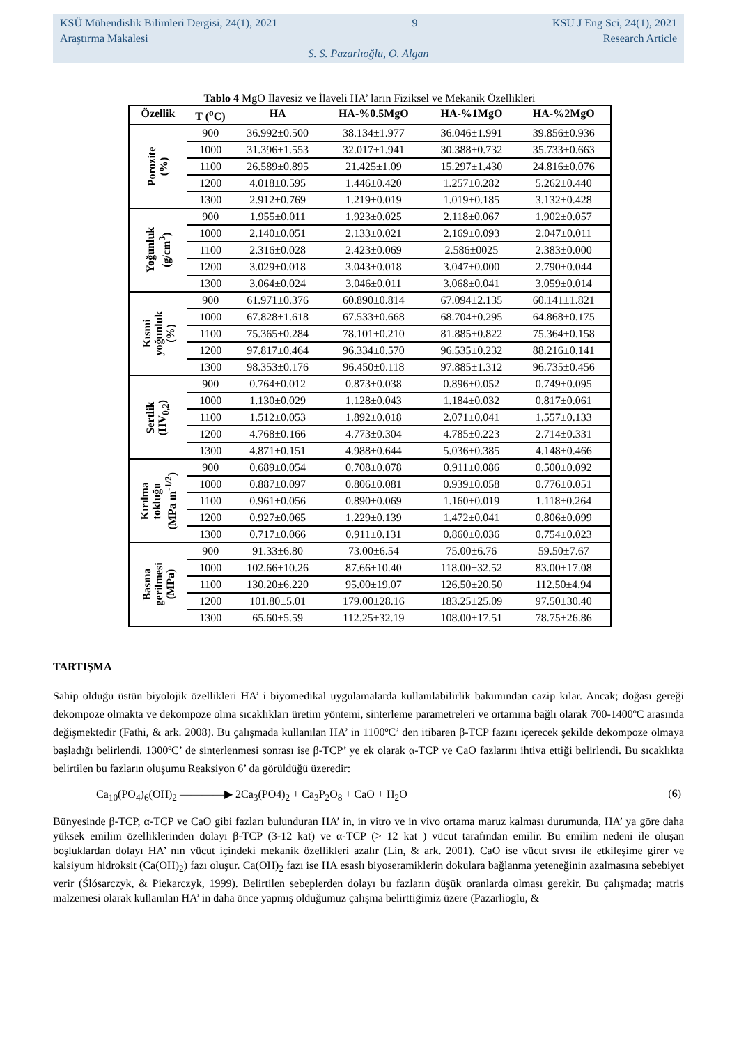KSÜ Mühendislik Bilimleri Dergisi, 24(1), 2021 9 KSU J Eng Sci, 24(1), 2021
Araştırma Makalesi Research Article
S. S. Pazarlıoğlu, O. Algan
Tablo 4 MgO İlavesiz ve İlaveli HA’ ların Fiziksel ve Mekanik Özellikleri
| Özellik | T (<sup>o</sup>C) | HA | HA-%0.5MgO | HA-%1MgO | HA-%2MgO |
| --- | --- | --- | --- | --- | --- |
| Porozite (%) | 900 | 36.992±0.500 | 38.134±1.977 | 36.046±1.991 | 39.856±0.936 |
| | 1000 | 31.396±1.553 | 32.017±1.941 | 30.388±0.732 | 35.733±0.663 |
| | 1100 | 26.589±0.895 | 21.425±1.09 | 15.297±1.430 | 24.816±0.076 |
| | 1200 | 4.018±0.595 | 1.446±0.420 | 1.257±0.282 | 5.262±0.440 |
| | 1300 | 2.912±0.769 | 1.219±0.019 | 1.019±0.185 | 3.132±0.428 |
| Yoğunluk (g/cm<sup>3</sup>) | 900 | 1.955±0.011 | 1.923±0.025 | 2.118±0.067 | 1.902±0.057 |
| | 1000 | 2.140±0.051 | 2.133±0.021 | 2.169±0.093 | 2.047±0.011 |
| | 1100 | 2.316±0.028 | 2.423±0.069 | 2.586±0025 | 2.383±0.000 |
| | 1200 | 3.029±0.018 | 3.043±0.018 | 3.047±0.000 | 2.790±0.044 |
| | 1300 | 3.064±0.024 | 3.046±0.011 | 3.068±0.041 | 3.059±0.014 |
| Kısmi yoğunluk (%) | 900 | 61.971±0.376 | 60.890±0.814 | 67.094±2.135 | 60.141±1.821 |
| | 1000 | 67.828±1.618 | 67.533±0.668 | 68.704±0.295 | 64.868±0.175 |
| | 1100 | 75.365±0.284 | 78.101±0.210 | 81.885±0.822 | 75.364±0.158 |
| | 1200 | 97.817±0.464 | 96.334±0.570 | 96.535±0.232 | 88.216±0.141 |
| | 1300 | 98.353±0.176 | 96.450±0.118 | 97.885±1.312 | 96.735±0.456 |
| Sertlik (HV<sub>0,2</sub>) | 900 | 0.764±0.012 | 0.873±0.038 | 0.896±0.052 | 0.749±0.095 |
| | 1000 | 1.130±0.029 | 1.128±0.043 | 1.184±0.032 | 0.817±0.061 |
| | 1100 | 1.512±0.053 | 1.892±0.018 | 2.071±0.041 | 1.557±0.133 |
| | 1200 | 4.768±0.166 | 4.773±0.304 | 4.785±0.223 | 2.714±0.331 |
| | 1300 | 4.871±0.151 | 4.988±0.644 | 5.036±0.385 | 4.148±0.466 |
| Kırılma tokluğu (MPa m<sup>-1/2</sup>) | 900 | 0.689±0.054 | 0.708±0.078 | 0.911±0.086 | 0.500±0.092 |
| | 1000 | 0.887±0.097 | 0.806±0.081 | 0.939±0.058 | 0.776±0.051 |
| | 1100 | 0.961±0.056 | 0.890±0.069 | 1.160±0.019 | 1.118±0.264 |
| | 1200 | 0.927±0.065 | 1.229±0.139 | 1.472±0.041 | 0.806±0.099 |
| | 1300 | 0.717±0.066 | 0.911±0.131 | 0.860±0.036 | 0.754±0.023 |
| Basma gerilmesi (MPa) | 900 | 91.33±6.80 | 73.00±6.54 | 75.00±6.76 | 59.50±7.67 |
| | 1000 | 102.66±10.26 | 87.66±10.40 | 118.00±32.52 | 83.00±17.08 |
| | 1100 | 130.20±6.220 | 95.00±19.07 | 126.50±20.50 | 112.50±4.94 |
| | 1200 | 101.80±5.01 | 179.00±28.16 | 183.25±25.09 | 97.50±30.40 |
| | 1300 | 65.60±5.59 | 112.25±32.19 | 108.00±17.51 | 78.75±26.86 |
TARTIŞMA
Sahip olduğu üstün biyolojik özellikleri HA’ i biyomedikal uygulamalarda kullanılabilirlik bakımından cazip kılar. Ancak; doğası gereği dekompoze olmakta ve dekompoze olma sıcaklıkları üretim yöntemi, sinterleme parametreleri ve ortamına bağlı olarak 700-1400ºC arasında değişmektedir (Fathi, & ark. 2008). Bu çalışmada kullanılan HA’ in 1100ºC’ den itibaren β-TCP fazını içerecek şekilde dekompoze olmaya başladığı belirlendi. 1300ºC’ de sinterlenmesi sonrası ise β-TCP’ ye ek olarak α-TCP ve CaO fazlarını ihtiva ettiği belirlendi. Bu sıcaklıkta belirtilen bu fazların oluşumu Reaksiyon 6’ da görüldüğü üzeredir:
Ca<sub>10</sub>(PO<sub>4</sub>)<sub>6</sub>(OH)<sub>2</sub> ————▶ 2Ca<sub>3</sub>(PO4)<sub>2</sub> + Ca<sub>3</sub>P<sub>2</sub>O<sub>8</sub> + CaO + H<sub>2</sub>O (6)
Bünyesinde β-TCP, α-TCP ve CaO gibi fazları bulunduran HA’ in, in vitro ve in vivo ortama maruz kalması durumunda, HA’ ya göre daha yüksek emilim özelliklerinden dolayı β-TCP (3-12 kat) ve α-TCP (> 12 kat ) vücut tarafından emilir. Bu emilim nedeni ile oluşan boşluklardan dolayı HA’ nın vücut içindeki mekanik özellikleri azalır (Lin, & ark. 2001). CaO ise vücut sıvısı ile etkileşime girer ve kalsiyum hidroksit (Ca(OH)<sub>2</sub>) fazı oluşur. Ca(OH)<sub>2</sub> fazı ise HA esaslı biyoseramiklerin dokulara bağlanma yeteneğinin azalmasına sebebiyet verir (Ślósarczyk, & Piekarczyk, 1999). Belirtilen sebeplerden dolayı bu fazların düşük oranlarda olması gerekir. Bu çalışmada; matris malzemesi olarak kullanılan HA’ in daha önce yapmış olduğumuz çalışma belirttiğimiz üzere (Pazarlioglu, &